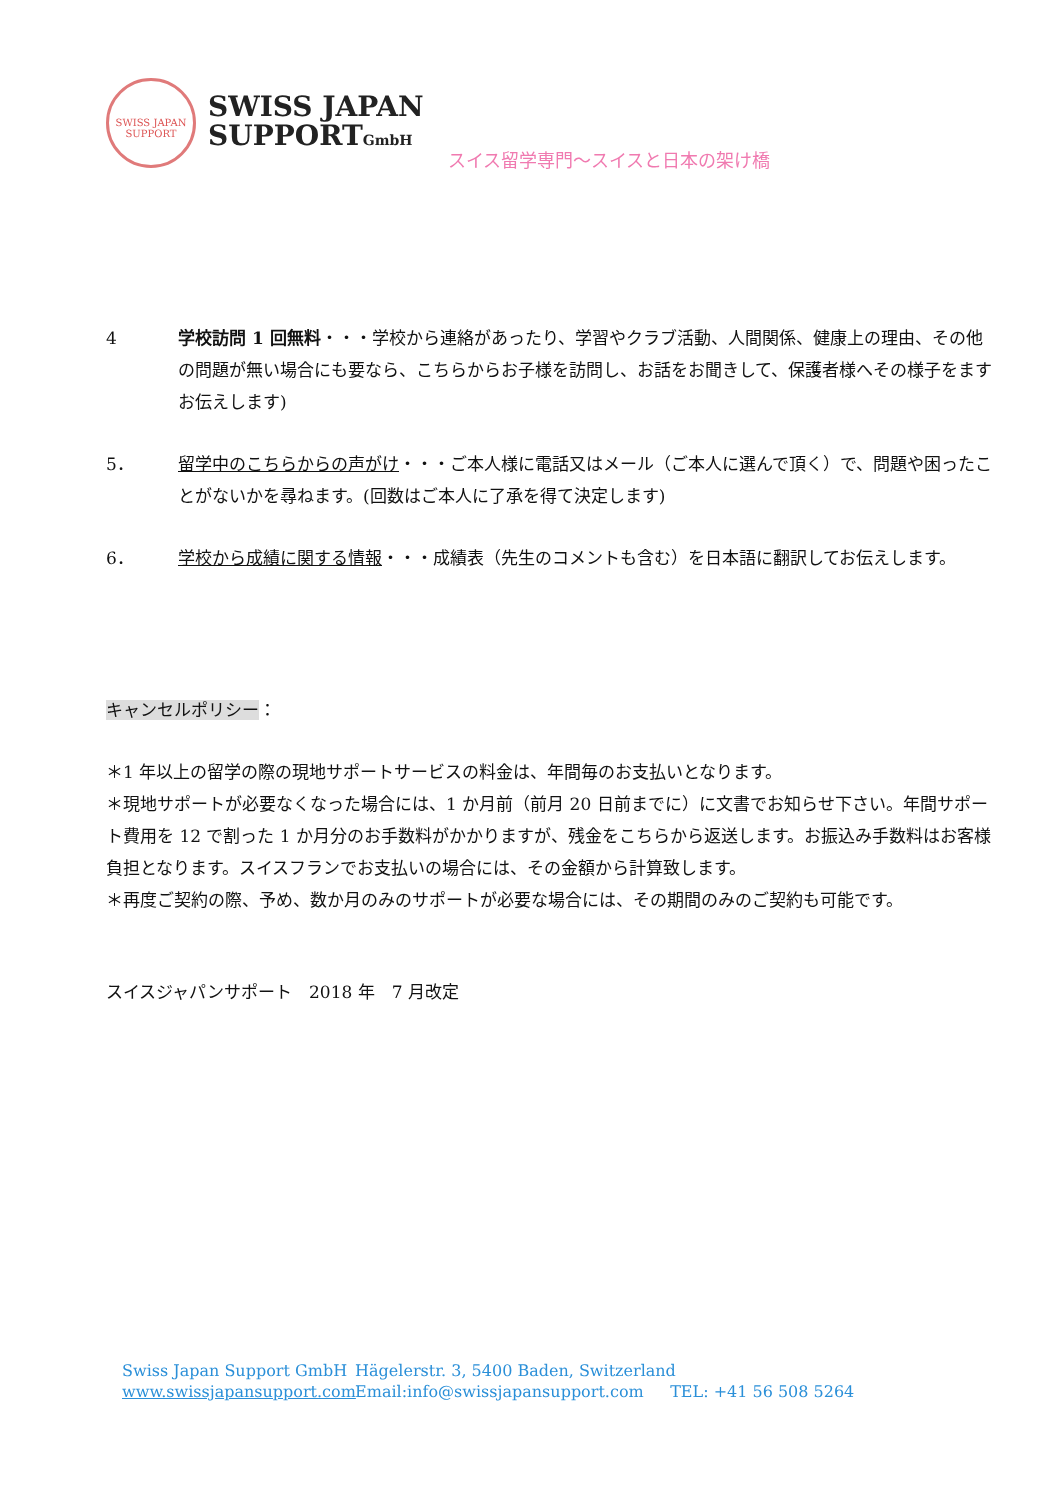SWISS JAPAN
SUPPORT
SWISS JAPAN
SUPPORTGmbH
スイス留学専門～スイスと日本の架け橋
4 学校訪問 1 回無料・・・学校から連絡があったり、学習やクラブ活動、人間関係、健康上の理由、その他の問題が無い場合にも要なら、こちらからお子様を訪問し、お話をお聞きして、保護者様へその様子をますお伝えします)
5． 留学中のこちらからの声がけ・・・ご本人様に電話又はメール（ご本人に選んで頂く）で、問題や困ったことがないかを尋ねます。(回数はご本人に了承を得て決定します)
6． 学校から成績に関する情報・・・成績表（先生のコメントも含む）を日本語に翻訳してお伝えします。
キャンセルポリシー：
＊1 年以上の留学の際の現地サポートサービスの料金は、年間毎のお支払いとなります。
＊現地サポートが必要なくなった場合には、1 か月前（前月 20 日前までに）に文書でお知らせ下さい。年間サポート費用を 12 で割った 1 か月分のお手数料がかかりますが、残金をこちらから返送します。お振込み手数料はお客様負担となります。スイスフランでお支払いの場合には、その金額から計算致します。
＊再度ご契約の際、予め、数か月のみのサポートが必要な場合には、その期間のみのご契約も可能です。
スイスジャパンサポート　2018 年　7 月改定
Swiss Japan Support GmbH Hägelerstr. 3, 5400 Baden, Switzerland
www.swissjapansupport.com Email:info@swissjapansupport.com TEL: +41 56 508 5264